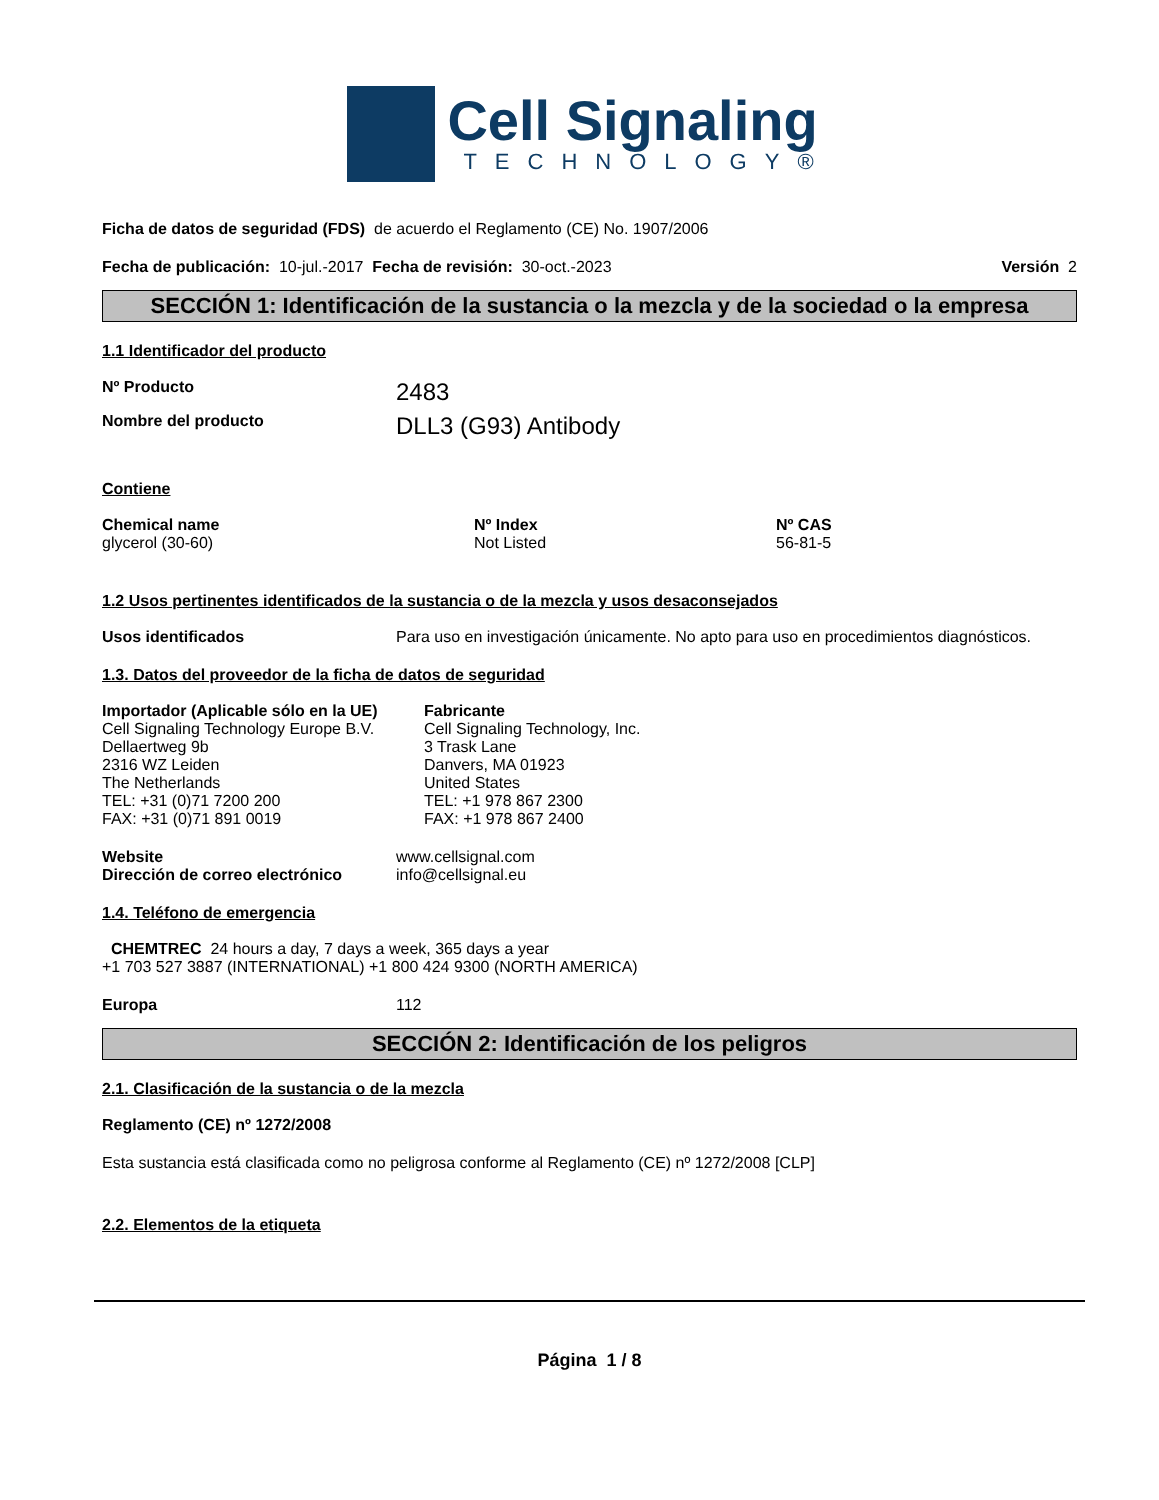Cell Signaling
TECHNOLOGY®
Ficha de datos de seguridad (FDS) de acuerdo el Reglamento (CE) No. 1907/2006
Fecha de publicación: 10-jul.-2017 Fecha de revisión: 30-oct.-2023 Versión 2
SECCIÓN 1: Identificación de la sustancia o la mezcla y de la sociedad o la empresa
1.1 Identificador del producto
Nº Producto 2483
Nombre del producto DLL3 (G93) Antibody
Contiene
Chemical name
glycerol (30-60)
Nº Index
Not Listed
Nº CAS
56-81-5
1.2 Usos pertinentes identificados de la sustancia o de la mezcla y usos desaconsejados
Usos identificados Para uso en investigación únicamente. No apto para uso en procedimientos diagnósticos.
1.3. Datos del proveedor de la ficha de datos de seguridad
Importador (Aplicable sólo en la UE)
Cell Signaling Technology Europe B.V.
Dellaertweg 9b
2316 WZ Leiden
The Netherlands
TEL: +31 (0)71 7200 200
FAX: +31 (0)71 891 0019
Fabricante
Cell Signaling Technology, Inc.
3 Trask Lane
Danvers, MA 01923
United States
TEL: +1 978 867 2300
FAX: +1 978 867 2400
Website
Dirección de correo electrónico
www.cellsignal.com
info@cellsignal.eu
1.4. Teléfono de emergencia
CHEMTREC 24 hours a day, 7 days a week, 365 days a year
+1 703 527 3887 (INTERNATIONAL) +1 800 424 9300 (NORTH AMERICA)
Europa 112
SECCIÓN 2: Identificación de los peligros
2.1. Clasificación de la sustancia o de la mezcla
Reglamento (CE) nº 1272/2008
Esta sustancia está clasificada como no peligrosa conforme al Reglamento (CE) nº 1272/2008 [CLP]
2.2. Elementos de la etiqueta
Página 1 / 8